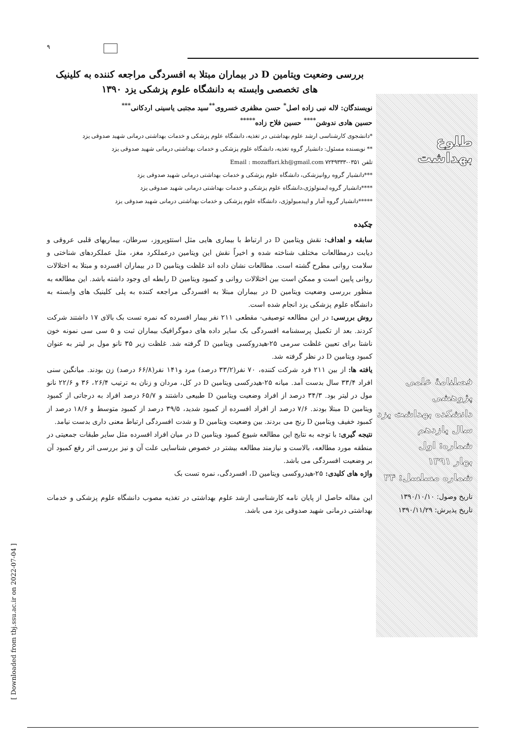۹
بررسی وضعیت ویتامین D در بیماران مبتلا به افسردگی مراجعه کننده به کلینیک های تخصصی وابسته به دانشگاه علوم پزشکی یزد ۱۳۹۰
نویسندگان: لاله نبی زاده اصل<sup>*</sup> حسن مظفری خسروی<sup>**</sup>سید مجتبی یاسینی اردکانی<sup>***</sup>
حسین هادی ندوشن<sup>****</sup> حسین فلاح زاده<sup>*****</sup>
*دانشجوی کارشناسی ارشد علوم بهداشتی در تغذیه، دانشگاه علوم پزشکی و خدمات بهداشتی درمانی شهید صدوقی یزد
** نویسنده مسئول: دانشیار گروه تغذیه، دانشگاه علوم پزشکی و خدمات بهداشتی درمانی شهید صدوقی یزد
تلفن ۰۳۵۱-۷۲۴۹۳۳۳ Email : mozaffari.kh@gmail.com
***دانشیار گروه روانپزشکی، دانشگاه علوم پزشکی و خدمات بهداشتی درمانی شهید صدوقی یزد
****دانشیار گروه ایمنولوژی،دانشگاه علوم پزشکی و خدمات بهداشتی درمانی شهید صدوقی یزد
*****دانشیار گروه آمار و اپیدمیولوژی، دانشگاه علوم پزشکی و خدمات بهداشتی درمانی شهید صدوقی یزد
چکیده
سابقه و اهداف: نقش ویتامین D در ارتباط با بیماری هایی مثل استئوپروز، سرطان، بیماریهای قلبی عروقی و دیابت درمطالعات مختلف شناخته شده و اخیراً نقش این ویتامین درعملکرد مغز، مثل عملکردهای شناختی و سلامت روانی مطرح گشته است. مطالعات نشان داده اند غلظت ویتامین D در بیماران افسرده و مبتلا به اختلالات روانی پایین است و ممکن است بین اختلالات روانی و کمبود ویتامین D رابطه ای وجود داشته باشد. این مطالعه به منظور بررسی وضعیت ویتامین D در بیماران مبتلا به افسردگی مراجعه کننده به پلی کلینیک های وابسته به دانشگاه علوم پزشکی یزد انجام شده است.
روش بررسی: در این مطالعه توصیفی- مقطعی ۲۱۱ نفر بیمار افسرده که نمره تست بک بالای ۱۷ داشتند شرکت کردند. بعد از تکمیل پرسشنامه افسردگی بک سایر داده های دموگرافیک بیماران ثبت و ۵ سی سی نمونه خون ناشتا برای تعیین غلظت سرمی ۲۵-هیدروکسی ویتامین D گرفته شد. غلظت زیر ۳۵ نانو مول بر لیتر به عنوان کمبود ویتامین D در نظر گرفته شد.
یافته ها: از بین ۲۱۱ فرد شرکت کننده، ۷۰ نفر(۳۳/۲ درصد) مرد و۱۴۱ نفر(۶۶/۸ درصد) زن بودند. میانگین سنی افراد ۳۳/۴ سال بدست آمد. میانه ۲۵-هیدرکسی ویتامین D در کل، مردان و زنان به ترتیب ۲۶/۴، ۳۶ و ۲۲/۶ نانو مول در لیتر بود. ۳۴/۳ درصد از افراد وضعیت ویتامین D طبیعی داشتند و ۶۵/۷ درصد افراد به درجاتی از کمبود ویتامین D مبتلا بودند. ۷/۶ درصد از افراد افسرده از کمبود شدید، ۳۹/۵ درصد از کمبود متوسط و ۱۸/۶ درصد از کمبود خفیف ویتامین D رنج می بردند. بین وضعیت ویتامین D و شدت افسردگی ارتباط معنی داری بدست نیامد.
نتیجه گیری: با توجه به نتایج این مطالعه شیوع کمبود ویتامین D در میان افراد افسرده مثل سایر طبقات جمعیتی در منطقه مورد مطالعه، بالاست و نیازمند مطالعه بیشتر در خصوص شناسایی علت آن و نیز بررسی اثر رفع کمبود آن بر وضعیت افسردگی می باشد.
واژه های کلیدی: ۲۵-هیدروکسی ویتامین D، افسردگی، نمره تست بک
این مقاله حاصل از پایان نامه کارشناسی ارشد علوم بهداشتی در تغذیه مصوب دانشگاه علوم پزشکی و خدمات بهداشتی درمانی شهید صدوقی یزد می باشد.
طلوع بهداشت
فصلنامهٔ علمی پژوهشی
دانشکده بهداشت یزد
سال یازدهم
شماره: اول
بهار ۱۳۹۱
شماره مسلسل: ۳۴
تاریخ وصول: ۱۳۹۰/۱۰/۱۰
تاریخ پذیرش: ۱۳۹۰/۱۱/۲۹
[ Downloaded from tbj.ssu.ac.ir on 2022-07-04 ]